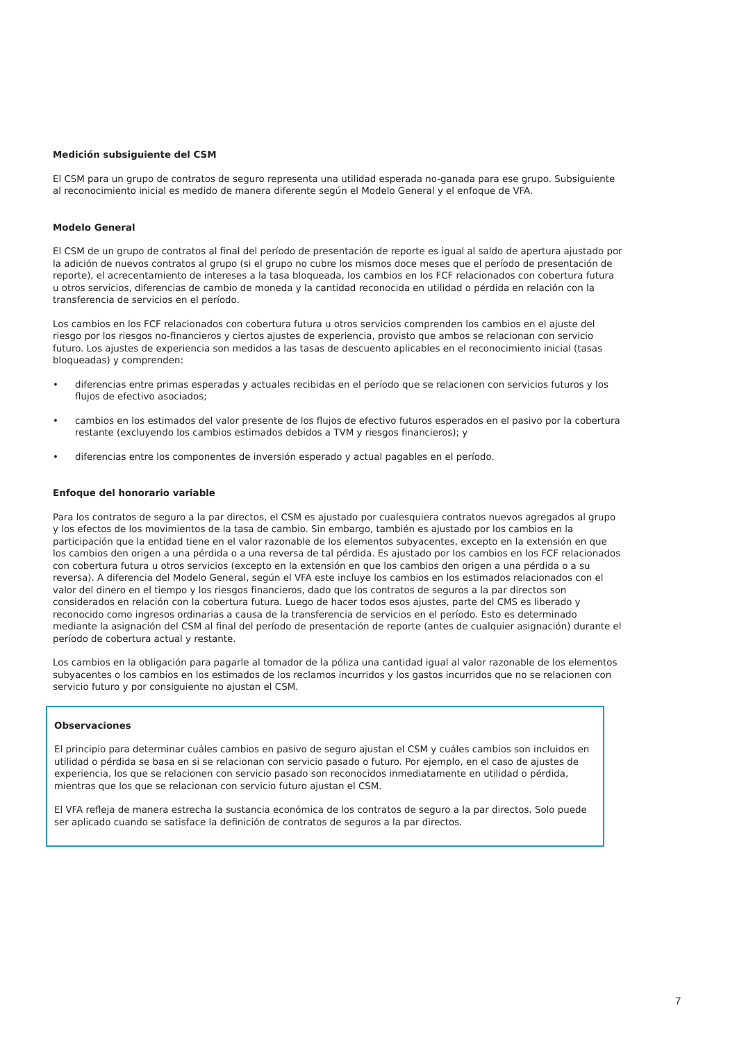Medición subsiguiente del CSM
El CSM para un grupo de contratos de seguro representa una utilidad esperada no-ganada para ese grupo. Subsiguiente al reconocimiento inicial es medido de manera diferente según el Modelo General y el enfoque de VFA.
Modelo General
El CSM de un grupo de contratos al final del período de presentación de reporte es igual al saldo de apertura ajustado por la adición de nuevos contratos al grupo (si el grupo no cubre los mismos doce meses que el período de presentación de reporte), el acrecentamiento de intereses a la tasa bloqueada, los cambios en los FCF relacionados con cobertura futura u otros servicios, diferencias de cambio de moneda y la cantidad reconocida en utilidad o pérdida en relación con la transferencia de servicios en el período.
Los cambios en los FCF relacionados con cobertura futura u otros servicios comprenden los cambios en el ajuste del riesgo por los riesgos no-financieros y ciertos ajustes de experiencia, provisto que ambos se relacionan con servicio futuro. Los ajustes de experiencia son medidos a las tasas de descuento aplicables en el reconocimiento inicial (tasas bloqueadas) y comprenden:
• diferencias entre primas esperadas y actuales recibidas en el período que se relacionen con servicios futuros y los flujos de efectivo asociados;
• cambios en los estimados del valor presente de los flujos de efectivo futuros esperados en el pasivo por la cobertura restante (excluyendo los cambios estimados debidos a TVM y riesgos financieros); y
• diferencias entre los componentes de inversión esperado y actual pagables en el período.
Enfoque del honorario variable
Para los contratos de seguro a la par directos, el CSM es ajustado por cualesquiera contratos nuevos agregados al grupo y los efectos de los movimientos de la tasa de cambio. Sin embargo, también es ajustado por los cambios en la participación que la entidad tiene en el valor razonable de los elementos subyacentes, excepto en la extensión en que los cambios den origen a una pérdida o a una reversa de tal pérdida. Es ajustado por los cambios en los FCF relacionados con cobertura futura u otros servicios (excepto en la extensión en que los cambios den origen a una pérdida o a su reversa). A diferencia del Modelo General, según el VFA este incluye los cambios en los estimados relacionados con el valor del dinero en el tiempo y los riesgos financieros, dado que los contratos de seguros a la par directos son considerados en relación con la cobertura futura. Luego de hacer todos esos ajustes, parte del CMS es liberado y reconocido como ingresos ordinarias a causa de la transferencia de servicios en el período. Esto es determinado mediante la asignación del CSM al final del período de presentación de reporte (antes de cualquier asignación) durante el período de cobertura actual y restante.
Los cambios en la obligación para pagarle al tomador de la póliza una cantidad igual al valor razonable de los elementos subyacentes o los cambios en los estimados de los reclamos incurridos y los gastos incurridos que no se relacionen con servicio futuro y por consiguiente no ajustan el CSM.
Observaciones
El principio para determinar cuáles cambios en pasivo de seguro ajustan el CSM y cuáles cambios son incluidos en utilidad o pérdida se basa en si se relacionan con servicio pasado o futuro. Por ejemplo, en el caso de ajustes de experiencia, los que se relacionen con servicio pasado son reconocidos inmediatamente en utilidad o pérdida, mientras que los que se relacionan con servicio futuro ajustan el CSM.
El VFA refleja de manera estrecha la sustancia económica de los contratos de seguro a la par directos. Solo puede ser aplicado cuando se satisface la definición de contratos de seguros a la par directos.
7